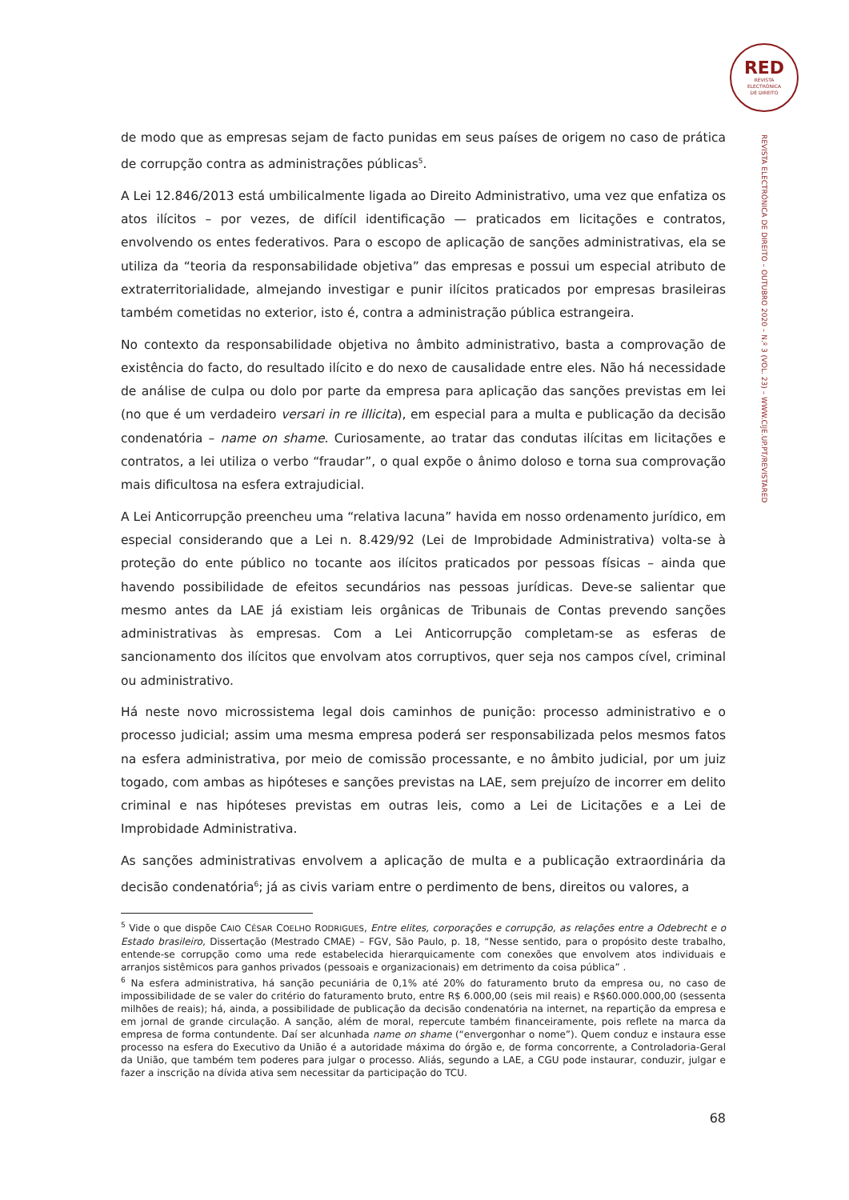RED
REVISTA
ELECTRÓNICA
DE DIREITO
REVISTA ELECTRÓNICA DE DIREITO – OUTUBRO 2020 – N.º 3 (VOL. 23) – WWW.CIJE.UP.PT/REVISTARED
de modo que as empresas sejam de facto punidas em seus países de origem no caso de prática de corrupção contra as administrações públicas<sup>5</sup>.
A Lei 12.846/2013 está umbilicalmente ligada ao Direito Administrativo, uma vez que enfatiza os atos ilícitos – por vezes, de difícil identificação — praticados em licitações e contratos, envolvendo os entes federativos. Para o escopo de aplicação de sanções administrativas, ela se utiliza da “teoria da responsabilidade objetiva” das empresas e possui um especial atributo de extraterritorialidade, almejando investigar e punir ilícitos praticados por empresas brasileiras também cometidas no exterior, isto é, contra a administração pública estrangeira.
No contexto da responsabilidade objetiva no âmbito administrativo, basta a comprovação de existência do facto, do resultado ilícito e do nexo de causalidade entre eles. Não há necessidade de análise de culpa ou dolo por parte da empresa para aplicação das sanções previstas em lei (no que é um verdadeiro versari in re illicita), em especial para a multa e publicação da decisão condenatória – name on shame. Curiosamente, ao tratar das condutas ilícitas em licitações e contratos, a lei utiliza o verbo “fraudar”, o qual expõe o ânimo doloso e torna sua comprovação mais dificultosa na esfera extrajudicial.
A Lei Anticorrupção preencheu uma “relativa lacuna” havida em nosso ordenamento jurídico, em especial considerando que a Lei n. 8.429/92 (Lei de Improbidade Administrativa) volta-se à proteção do ente público no tocante aos ilícitos praticados por pessoas físicas – ainda que havendo possibilidade de efeitos secundários nas pessoas jurídicas. Deve-se salientar que mesmo antes da LAE já existiam leis orgânicas de Tribunais de Contas prevendo sanções administrativas às empresas. Com a Lei Anticorrupção completam-se as esferas de sancionamento dos ilícitos que envolvam atos corruptivos, quer seja nos campos cível, criminal ou administrativo.
Há neste novo microssistema legal dois caminhos de punição: processo administrativo e o processo judicial; assim uma mesma empresa poderá ser responsabilizada pelos mesmos fatos na esfera administrativa, por meio de comissão processante, e no âmbito judicial, por um juiz togado, com ambas as hipóteses e sanções previstas na LAE, sem prejuízo de incorrer em delito criminal e nas hipóteses previstas em outras leis, como a Lei de Licitações e a Lei de Improbidade Administrativa.
As sanções administrativas envolvem a aplicação de multa e a publicação extraordinária da decisão condenatória<sup>6</sup>; já as civis variam entre o perdimento de bens, direitos ou valores, a
<sup>5</sup> Vide o que dispõe CAIO CÉSAR COELHO RODRIGUES, Entre elites, corporações e corrupção, as relações entre a Odebrecht e o Estado brasileiro, Dissertação (Mestrado CMAE) – FGV, São Paulo, p. 18, “Nesse sentido, para o propósito deste trabalho, entende-se corrupção como uma rede estabelecida hierarquicamente com conexões que envolvem atos individuais e arranjos sistêmicos para ganhos privados (pessoais e organizacionais) em detrimento da coisa pública” .
<sup>6</sup> Na esfera administrativa, há sanção pecuniária de 0,1% até 20% do faturamento bruto da empresa ou, no caso de impossibilidade de se valer do critério do faturamento bruto, entre R$ 6.000,00 (seis mil reais) e R$60.000.000,00 (sessenta milhões de reais); há, ainda, a possibilidade de publicação da decisão condenatória na internet, na repartição da empresa e em jornal de grande circulação. A sanção, além de moral, repercute também financeiramente, pois reflete na marca da empresa de forma contundente. Daí ser alcunhada name on shame (“envergonhar o nome”). Quem conduz e instaura esse processo na esfera do Executivo da União é a autoridade máxima do órgão e, de forma concorrente, a Controladoria-Geral da União, que também tem poderes para julgar o processo. Aliás, segundo a LAE, a CGU pode instaurar, conduzir, julgar e fazer a inscrição na dívida ativa sem necessitar da participação do TCU.
68